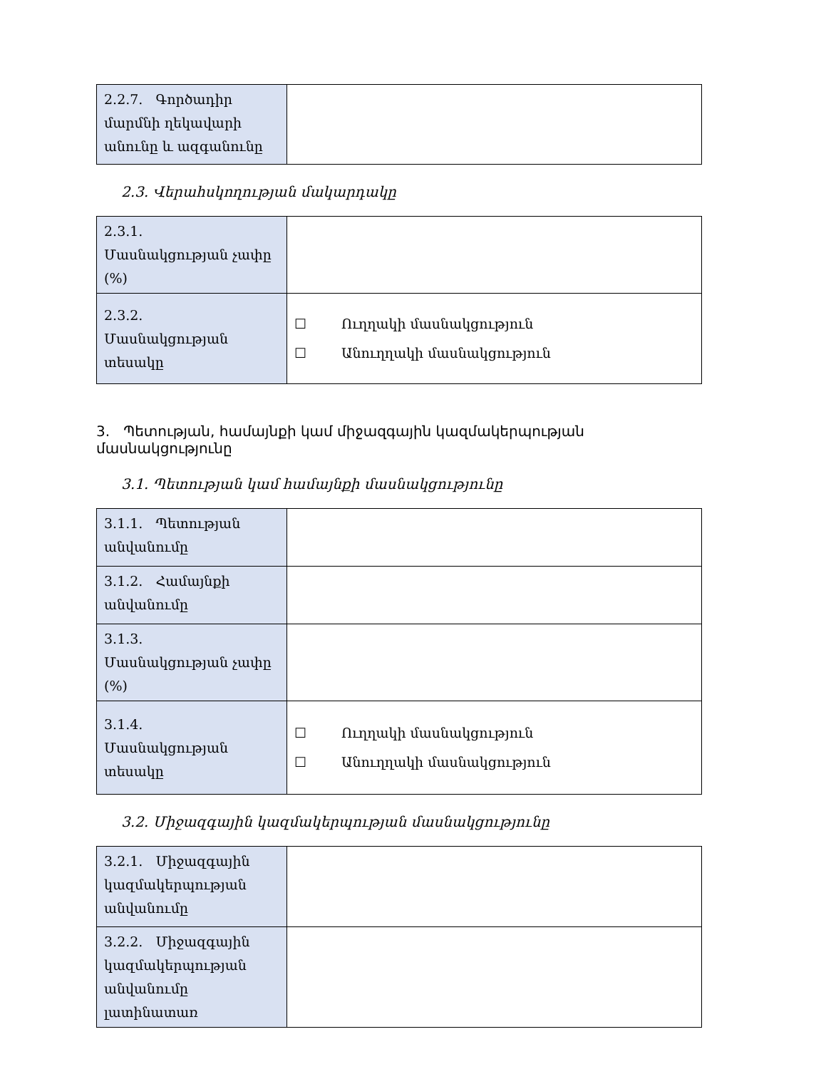| 2.2.7. Գործադիր մարմնի ղեկավարի անունը և ազգանունը | |
2.3. Վերահսկողության մակարդակը
| 2.3.1. Մասնակցության չափը (%) | |
| 2.3.2. Մասնակցության տեսակը | ☐ Ուղղակի մասնակցություն ☐ Անուղղակի մասնակցություն |
3. Պետության, համայնքի կամ միջազգային կազմակերպության մասնակցությունը
3.1. Պետության կամ համայնքի մասնակցությունը
| 3.1.1. Պետության անվանումը | |
| 3.1.2. Համայնքի անվանումը | |
| 3.1.3. Մասնակցության չափը (%) | |
| 3.1.4. Մասնակցության տեսակը | ☐ Ուղղակի մասնակցություն ☐ Անուղղակի մասնակցություն |
3.2. Միջազգային կազմակերպության մասնակցությունը
| 3.2.1. Միջազգային կազմակերպության անվանումը | |
| 3.2.2. Միջազգային կազմակերպության անվանումը լատինատառ | |